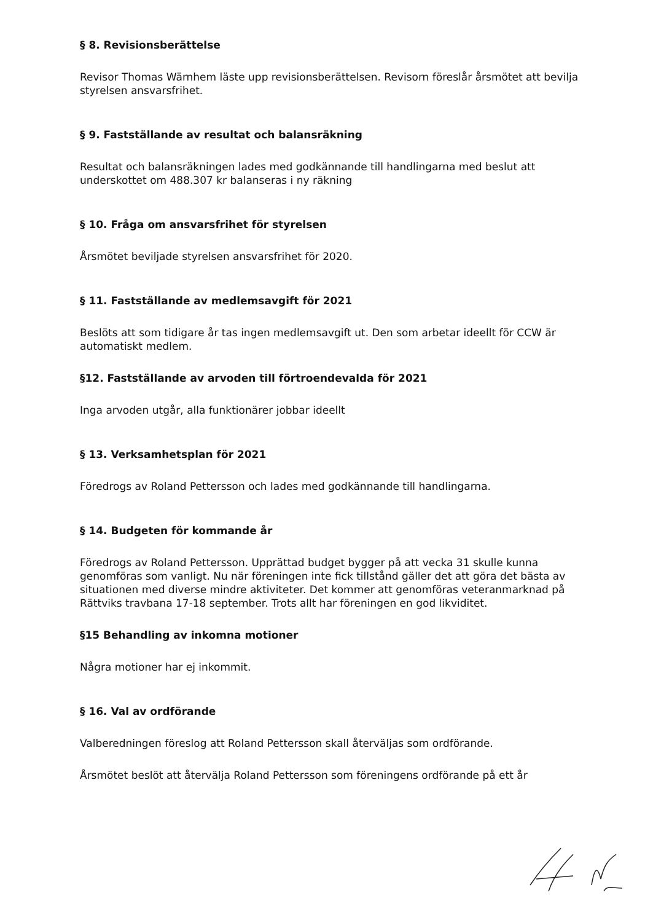§ 8. Revisionsberättelse
Revisor Thomas Wärnhem läste upp revisionsberättelsen. Revisorn föreslår årsmötet att bevilja styrelsen ansvarsfrihet.
§ 9. Fastställande av resultat och balansräkning
Resultat och balansräkningen lades med godkännande till handlingarna med beslut att underskottet om 488.307 kr balanseras i ny räkning
§ 10. Fråga om ansvarsfrihet för styrelsen
Årsmötet beviljade styrelsen ansvarsfrihet för 2020.
§ 11. Fastställande av medlemsavgift för 2021
Beslöts att som tidigare år tas ingen medlemsavgift ut. Den som arbetar ideellt för CCW är automatiskt medlem.
§12. Fastställande av arvoden till förtroendevalda för 2021
Inga arvoden utgår, alla funktionärer jobbar ideellt
§ 13. Verksamhetsplan för 2021
Föredrogs av Roland Pettersson och lades med godkännande till handlingarna.
§ 14. Budgeten för kommande år
Föredrogs av Roland Pettersson. Upprättad budget bygger på att vecka 31 skulle kunna genomföras som vanligt. Nu när föreningen inte fick tillstånd gäller det att göra det bästa av situationen med diverse mindre aktiviteter. Det kommer att genomföras veteranmarknad på Rättviks travbana 17-18 september. Trots allt har föreningen en god likviditet.
§15 Behandling av inkomna motioner
Några motioner har ej inkommit.
§ 16. Val av ordförande
Valberedningen föreslog att Roland Pettersson skall återväljas som ordförande.
Årsmötet beslöt att återvälja Roland Pettersson som föreningens ordförande på ett år